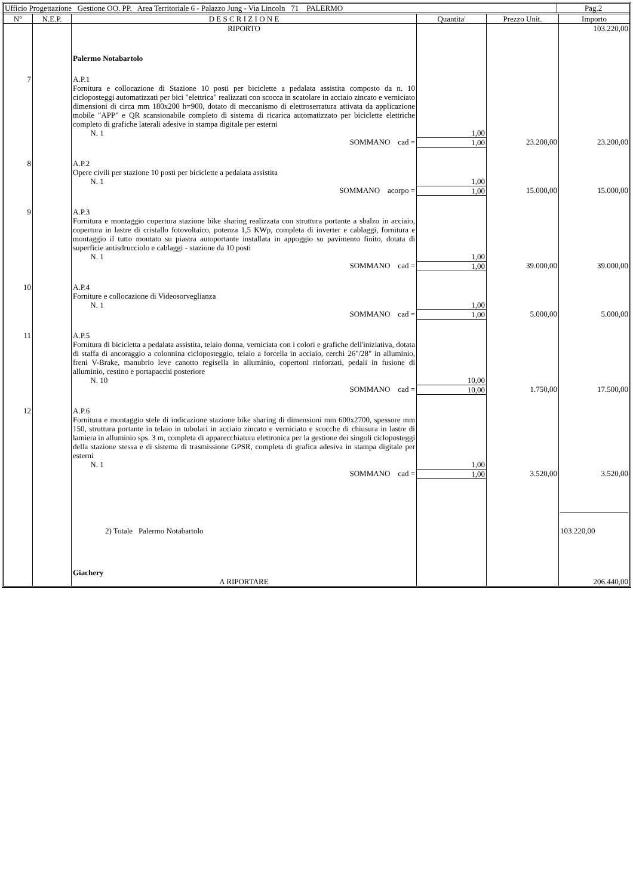| Ufficio Progettazione Gestione OO. PP. Area Territoriale 6 - Palazzo Jung - Via Lincoln 71 PALERMO | Pag.2 |
| N° | N.E.P. | D E S C R I Z I O N E | Quantita' | Prezzo Unit. | Importo |
| --- | --- | --- | --- | --- | --- |
| | | RIPORTO | | | 103.220,00 |
| | | Palermo Notabartolo | | | |
| 7 | | A.P.1 Fornitura e collocazione di Stazione 10 posti per biciclette a pedalata assistita composto da n. 10 cicloposteggi automatizzati per bici "elettrica" realizzati con scocca in scatolare in acciaio zincato e verniciato dimensioni di circa mm 180x200 h=900, dotato di meccanismo di elettroserratura attivata da applicazione mobile "APP" e QR scansionabile completo di sistema di ricarica automatizzato per biciclette elettriche completo di grafiche laterali adesive in stampa digitale per esterni N. 1 | 1,00 | | |
| | | SOMMANO cad = | 1,00 | 23.200,00 | 23.200,00 |
| 8 | | A.P.2 Opere civili per stazione 10 posti per biciclette a pedalata assistita N. 1 | 1,00 | | |
| | | SOMMANO acorpo = | 1,00 | 15.000,00 | 15.000,00 |
| 9 | | A.P.3 Fornitura e montaggio copertura stazione bike sharing realizzata con struttura portante a sbalzo in acciaio, copertura in lastre di cristallo fotovoltaico, potenza 1,5 KWp, completa di inverter e cablaggi, fornitura e montaggio il tutto montato su piastra autoportante installata in appoggio su pavimento finito, dotata di superficie antisdrucciolo e cablaggi - stazione da 10 posti N. 1 | 1,00 | | |
| | | SOMMANO cad = | 1,00 | 39.000,00 | 39.000,00 |
| 10 | | A.P.4 Forniture e collocazione di Videosorveglianza N. 1 | 1,00 | | |
| | | SOMMANO cad = | 1,00 | 5.000,00 | 5.000,00 |
| 11 | | A.P.5 Fornitura di bicicletta a pedalata assistita, telaio donna, verniciata con i colori e grafiche dell'iniziativa, dotata di staffa di ancoraggio a colonnina cicloposteggio, telaio a forcella in acciaio, cerchi 26"/28" in alluminio, freni V-Brake, manubrio leve canotto regisella in alluminio, copertoni rinforzati, pedali in fusione di alluminio, cestino e portapacchi posteriore N. 10 | 10,00 | | |
| | | SOMMANO cad = | 10,00 | 1.750,00 | 17.500,00 |
| 12 | | A.P.6 Fornitura e montaggio stele di indicazione stazione bike sharing di dimensioni mm 600x2700, spessore mm 150, struttura portante in telaio in tubolari in acciaio zincato e verniciato e scocche di chiusura in lastre di lamiera in alluminio sps. 3 m, completa di apparecchiatura elettronica per la gestione dei singoli cicloposteggi della stazione stessa e di sistema di trasmissione GPSR, completa di grafica adesiva in stampa digitale per esterni N. 1 | 1,00 | | |
| | | SOMMANO cad = | 1,00 | 3.520,00 | 3.520,00 |
| | | 2) Totale Palermo Notabartolo | | | 103.220,00 |
| | | Giachery | | | |
| | | A RIPORTARE | | | 206.440,00 |